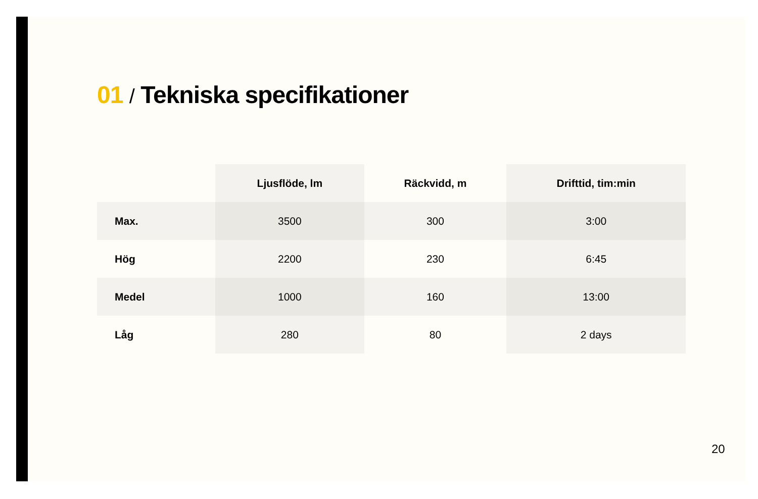01 / Tekniska specifikationer
| | Ljusflöde, lm | Räckvidd, m | Drifttid, tim:min |
| --- | --- | --- | --- |
| Max. | 3500 | 300 | 3:00 |
| Hög | 2200 | 230 | 6:45 |
| Medel | 1000 | 160 | 13:00 |
| Låg | 280 | 80 | 2 days |
20